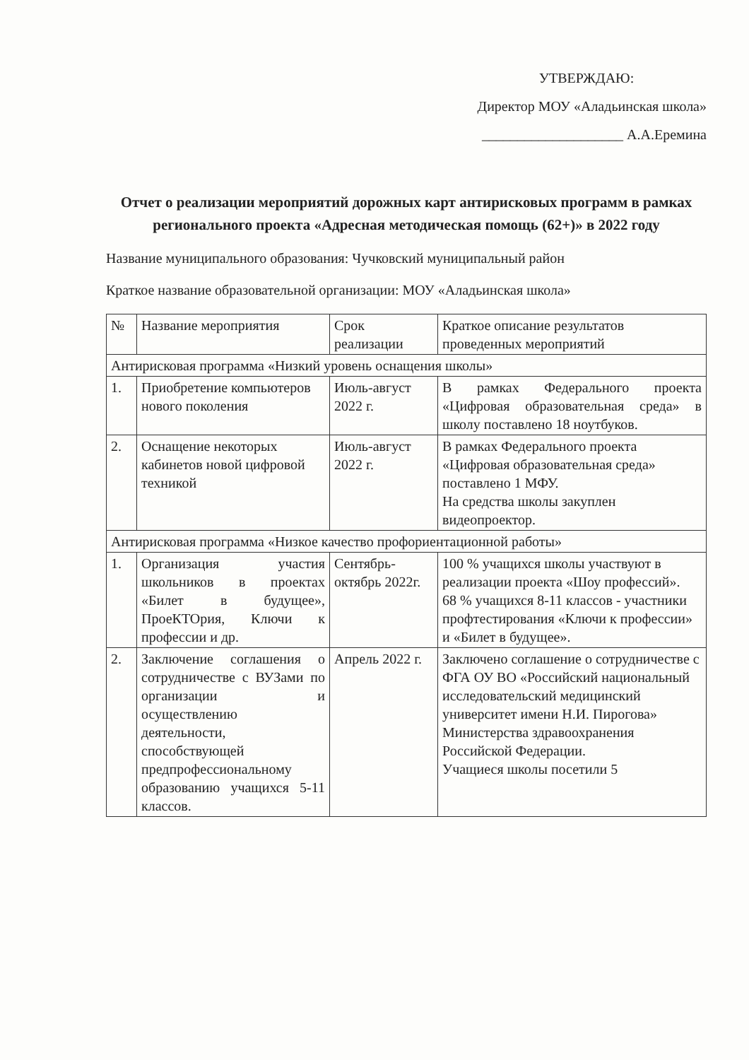УТВЕРЖДАЮ:
Директор МОУ «Аладьинская школа»
____________________ А.А.Еремина
Отчет о реализации мероприятий дорожных карт антирисковых программ в рамках регионального проекта «Адресная методическая помощь (62+)» в 2022 году
Название муниципального образования: Чучковский муниципальный район
Краткое название образовательной организации: МОУ «Аладьинская школа»
| № | Название мероприятия | Срок реализации | Краткое описание результатов проведенных мероприятий |
| Антирисковая программа «Низкий уровень оснащения школы» | | | |
| 1. | Приобретение компьютеров нового поколения | Июль-август 2022 г. | В рамках Федерального проекта «Цифровая образовательная среда» в школу поставлено 18 ноутбуков. |
| 2. | Оснащение некоторых кабинетов новой цифровой техникой | Июль-август 2022 г. | В рамках Федерального проекта «Цифровая образовательная среда» поставлено 1 МФУ. На средства школы закуплен видеопроектор. |
| Антирисковая программа «Низкое качество профориентационной работы» | | | |
| 1. | Организация участия школьников в проектах «Билет в будущее», ПроеКТОрия, Ключи к профессии и др. | Сентябрь-октябрь 2022г. | 100 % учащихся школы участвуют в реализации проекта «Шоу профессий». 68 % учащихся 8-11 классов - участники профтестирования «Ключи к профессии» и «Билет в будущее». |
| 2. | Заключение соглашения о сотрудничестве с ВУЗами по организации и осуществлению деятельности, способствующей предпрофессиональному образованию учащихся 5-11 классов. | Апрель 2022 г. | Заключено соглашение о сотрудничестве с ФГА ОУ ВО «Российский национальный исследовательский медицинский университет имени Н.И. Пирогова» Министерства здравоохранения Российской Федерации. Учащиеся школы посетили 5 |